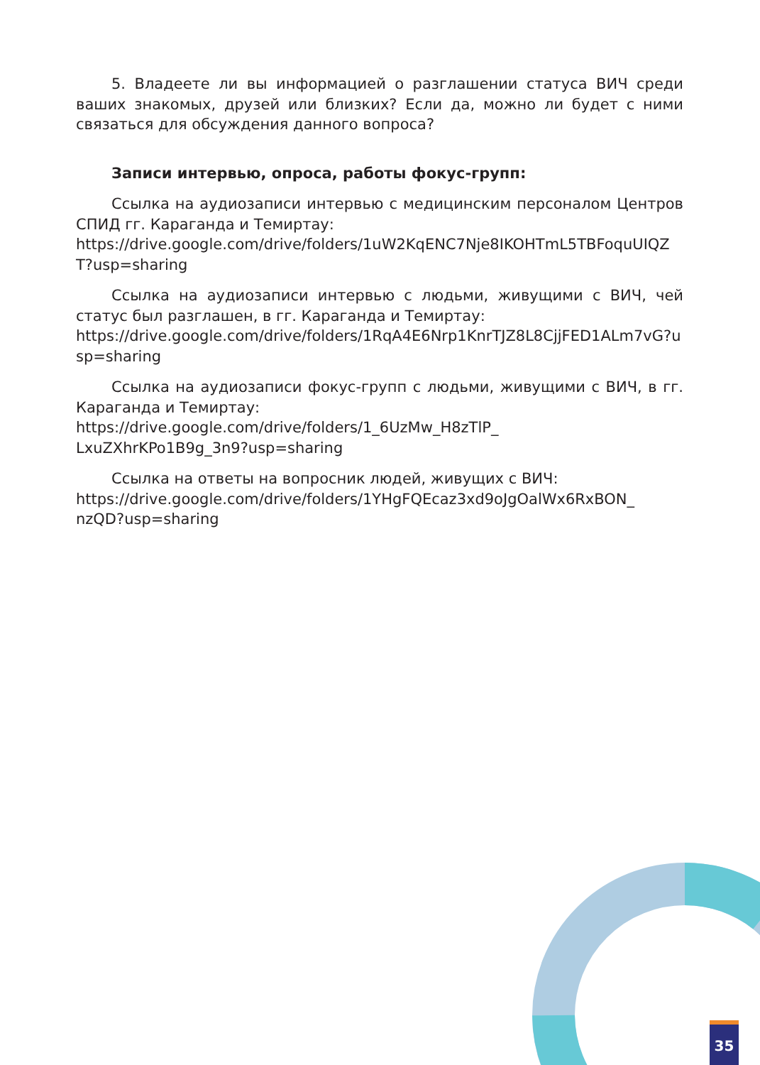5. Владеете ли вы информацией о разглашении статуса ВИЧ среди ваших знакомых, друзей или близких? Если да, можно ли будет с ними связаться для обсуждения данного вопроса?
Записи интервью, опроса, работы фокус-групп:
Ссылка на аудиозаписи интервью с медицинским персоналом Центров СПИД гг. Караганда и Темиртау:
https://drive.google.com/drive/folders/1uW2KqENC7Nje8IKOHTmL5TBFoquUIQZT?usp=sharing
Ссылка на аудиозаписи интервью с людьми, живущими с ВИЧ, чей статус был разглашен, в гг. Караганда и Темиртау:
https://drive.google.com/drive/folders/1RqA4E6Nrp1KnrTJZ8L8CjjFED1ALm7vG?usp=sharing
Ссылка на аудиозаписи фокус-групп с людьми, живущими с ВИЧ, в гг. Караганда и Темиртау:
https://drive.google.com/drive/folders/1_6UzMw_H8zTlP_
LxuZXhrKPo1B9g_3n9?usp=sharing
Ссылка на ответы на вопросник людей, живущих с ВИЧ:
https://drive.google.com/drive/folders/1YHgFQEcaz3xd9oJgOalWx6RxBON_
nzQD?usp=sharing
35